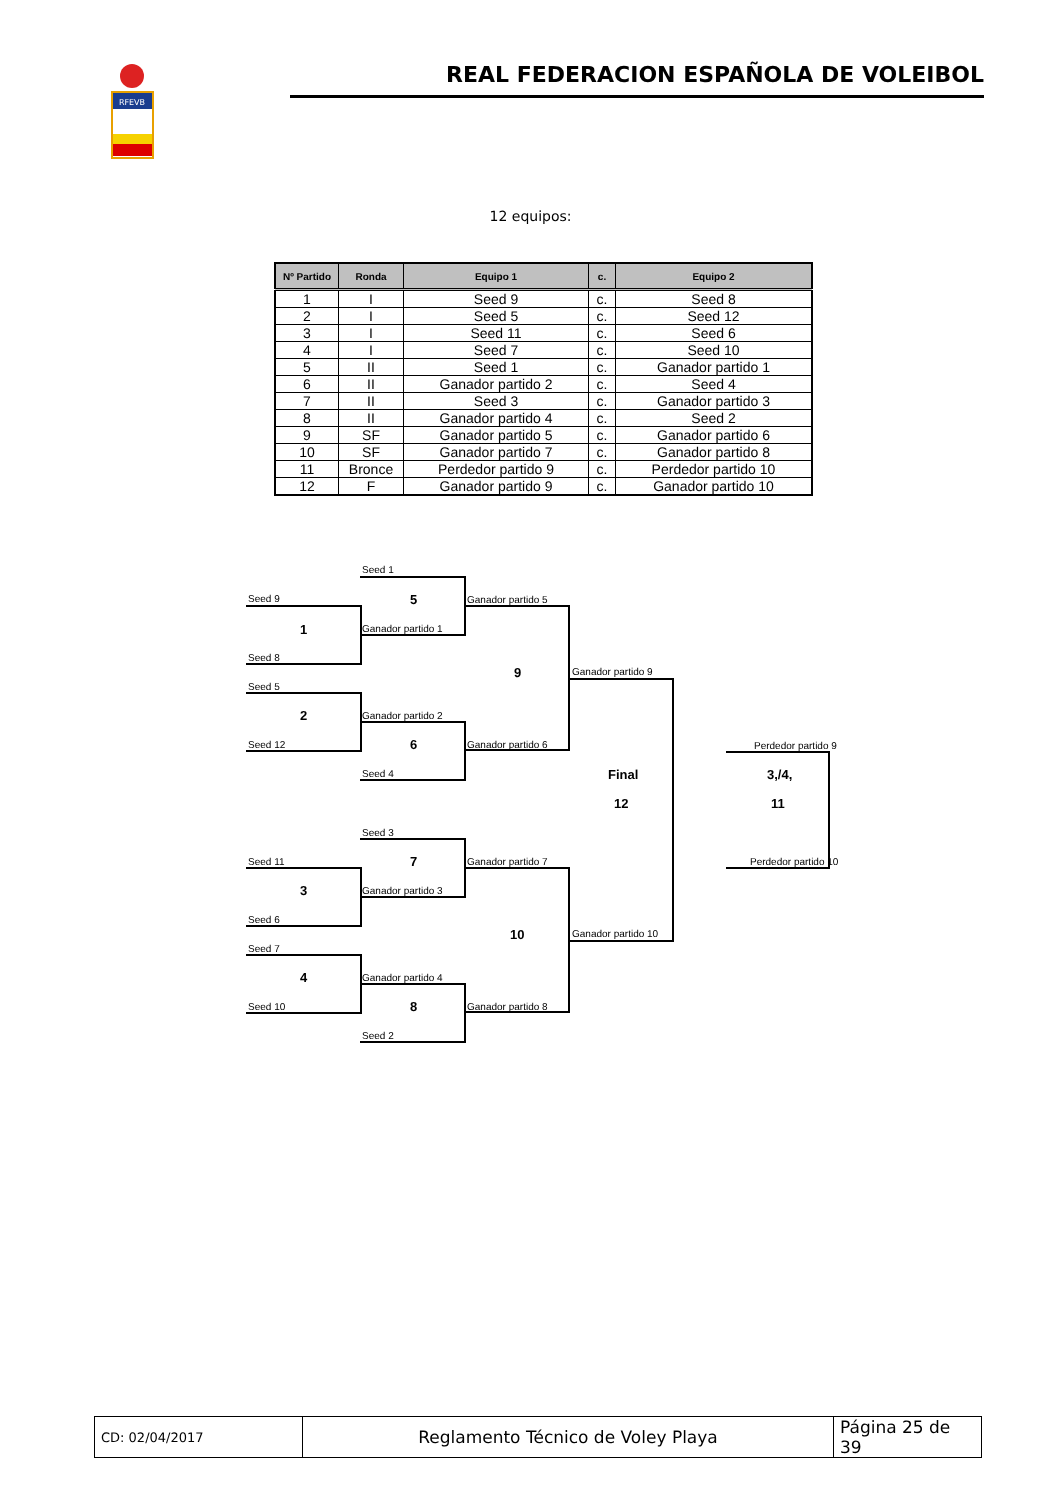RFEVB
REAL FEDERACION ESPAÑOLA DE VOLEIBOL
12 equipos:
| Nº Partido | Ronda | Equipo 1 | c. | Equipo 2 |
| --- | --- | --- | --- | --- |
| 1 | I | Seed 9 | c. | Seed 8 |
| 2 | I | Seed 5 | c. | Seed 12 |
| 3 | I | Seed 11 | c. | Seed 6 |
| 4 | I | Seed 7 | c. | Seed 10 |
| 5 | II | Seed 1 | c. | Ganador partido 1 |
| 6 | II | Ganador partido 2 | c. | Seed 4 |
| 7 | II | Seed 3 | c. | Ganador partido 3 |
| 8 | II | Ganador partido 4 | c. | Seed 2 |
| 9 | SF | Ganador partido 5 | c. | Ganador partido 6 |
| 10 | SF | Ganador partido 7 | c. | Ganador partido 8 |
| 11 | Bronce | Perdedor partido 9 | c. | Perdedor partido 10 |
| 12 | F | Ganador partido 9 | c. | Ganador partido 10 |
Seed 1
Seed 9 5 Ganador partido 5
1 Ganador partido 1
Seed 8
9 Ganador partido 9
Seed 5
2 Ganador partido 2
Seed 12 6 Ganador partido 6 Perdedor partido 9
Seed 4 Final 3,/4,
12 11
Seed 3
Seed 11 7 Ganador partido 7 Perdedor partido 10
3 Ganador partido 3
Seed 6
10 Ganador partido 10
Seed 7
4 Ganador partido 4
Seed 10 8 Ganador partido 8
Seed 2
| CD: 02/04/2017 | Reglamento Técnico de Voley Playa | Página 25 de 39 |